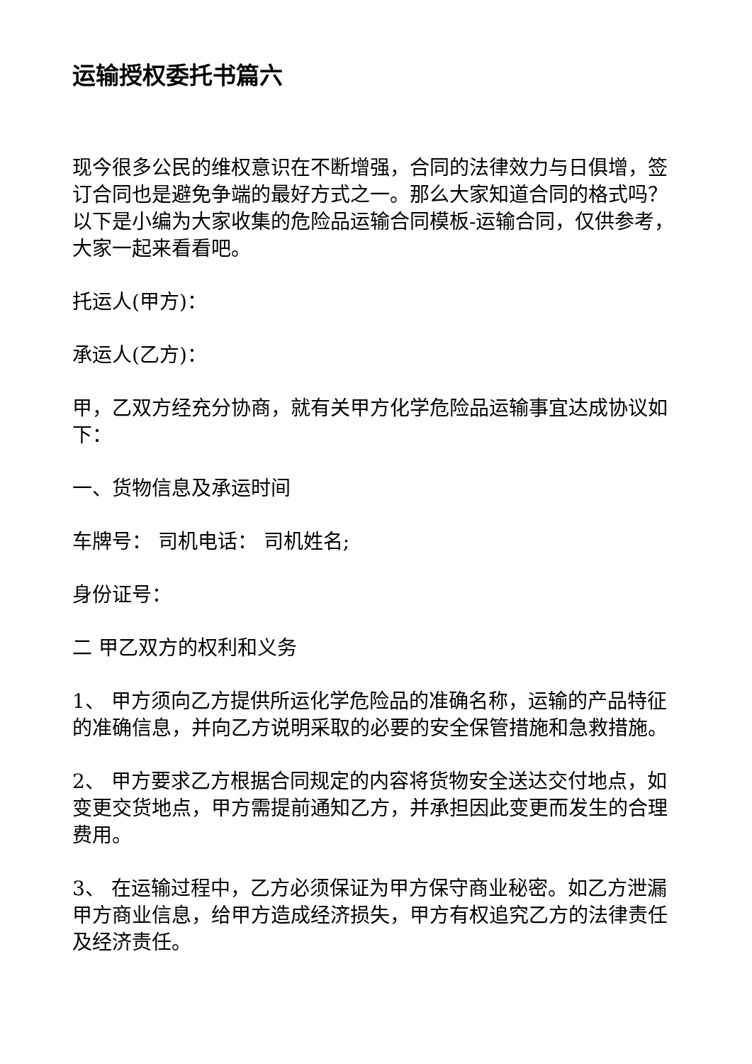运输授权委托书篇六
现今很多公民的维权意识在不断增强，合同的法律效力与日俱增，签订合同也是避免争端的最好方式之一。那么大家知道合同的格式吗？以下是小编为大家收集的危险品运输合同模板-运输合同，仅供参考，大家一起来看看吧。
托运人(甲方)：
承运人(乙方)：
甲，乙双方经充分协商，就有关甲方化学危险品运输事宜达成协议如下：
一、货物信息及承运时间
车牌号： 司机电话： 司机姓名;
身份证号：
二 甲乙双方的权利和义务
1、 甲方须向乙方提供所运化学危险品的准确名称，运输的产品特征的准确信息，并向乙方说明采取的必要的安全保管措施和急救措施。
2、 甲方要求乙方根据合同规定的内容将货物安全送达交付地点，如变更交货地点，甲方需提前通知乙方，并承担因此变更而发生的合理费用。
3、 在运输过程中，乙方必须保证为甲方保守商业秘密。如乙方泄漏甲方商业信息，给甲方造成经济损失，甲方有权追究乙方的法律责任及经济责任。